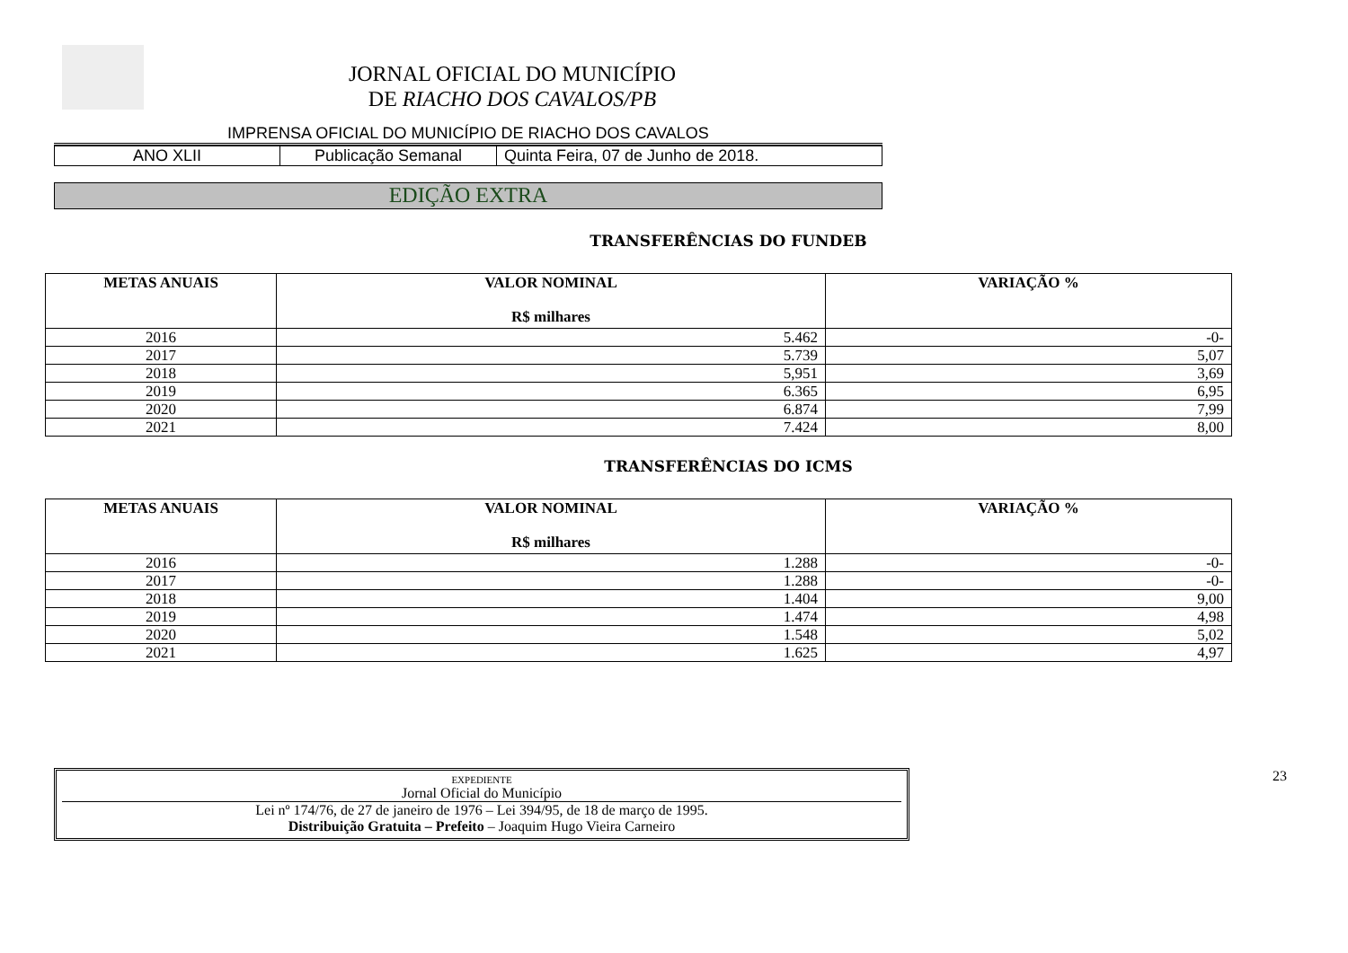JORNAL OFICIAL DO MUNICÍPIO
DE RIACHO DOS CAVALOS/PB
IMPRENSA OFICIAL DO MUNICÍPIO DE RIACHO DOS CAVALOS
| ANO XLII | Publicação Semanal | Quinta Feira, 07 de Junho de 2018. |
EDIÇÃO EXTRA
TRANSFERÊNCIAS DO FUNDEB
| METAS ANUAIS | VALOR NOMINAL R$ milhares | VARIAÇÃO % |
| --- | --- | --- |
| 2016 | 5.462 | -0- |
| 2017 | 5.739 | 5,07 |
| 2018 | 5,951 | 3,69 |
| 2019 | 6.365 | 6,95 |
| 2020 | 6.874 | 7,99 |
| 2021 | 7.424 | 8,00 |
TRANSFERÊNCIAS DO ICMS
| METAS ANUAIS | VALOR NOMINAL R$ milhares | VARIAÇÃO % |
| --- | --- | --- |
| 2016 | 1.288 | -0- |
| 2017 | 1.288 | -0- |
| 2018 | 1.404 | 9,00 |
| 2019 | 1.474 | 4,98 |
| 2020 | 1.548 | 5,02 |
| 2021 | 1.625 | 4,97 |
EXPEDIENTE
Jornal Oficial do Município
Lei nº 174/76, de 27 de janeiro de 1976 – Lei 394/95, de 18 de março de 1995.
Distribuição Gratuita – Prefeito – Joaquim Hugo Vieira Carneiro
23